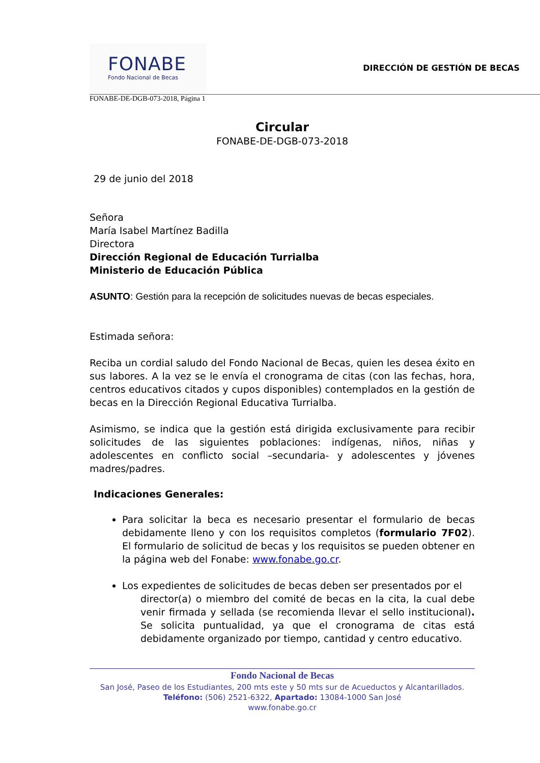FONABE
Fondo Nacional de Becas
DIRECCIÓN DE GESTIÓN DE BECAS
FONABE-DE-DGB-073-2018, Página 1
Circular
FONABE-DE-DGB-073-2018
29 de junio del 2018
Señora
María Isabel Martínez Badilla
Directora
Dirección Regional de Educación Turrialba
Ministerio de Educación Pública
ASUNTO: Gestión para la recepción de solicitudes nuevas de becas especiales.
Estimada señora:
Reciba un cordial saludo del Fondo Nacional de Becas, quien les desea éxito en sus labores. A la vez se le envía el cronograma de citas (con las fechas, hora, centros educativos citados y cupos disponibles) contemplados en la gestión de becas en la Dirección Regional Educativa Turrialba.
Asimismo, se indica que la gestión está dirigida exclusivamente para recibir solicitudes de las siguientes poblaciones: indígenas, niños, niñas y adolescentes en conflicto social –secundaria- y adolescentes y jóvenes madres/padres.
Indicaciones Generales:
Para solicitar la beca es necesario presentar el formulario de becas debidamente lleno y con los requisitos completos (formulario 7F02). El formulario de solicitud de becas y los requisitos se pueden obtener en la página web del Fonabe: www.fonabe.go.cr.
Los expedientes de solicitudes de becas deben ser presentados por el
director(a) o miembro del comité de becas en la cita, la cual debe venir firmada y sellada (se recomienda llevar el sello institucional). Se solicita puntualidad, ya que el cronograma de citas está debidamente organizado por tiempo, cantidad y centro educativo.
Fondo Nacional de Becas
San José, Paseo de los Estudiantes, 200 mts este y 50 mts sur de Acueductos y Alcantarillados.
Teléfono: (506) 2521-6322, Apartado: 13084-1000 San José
www.fonabe.go.cr